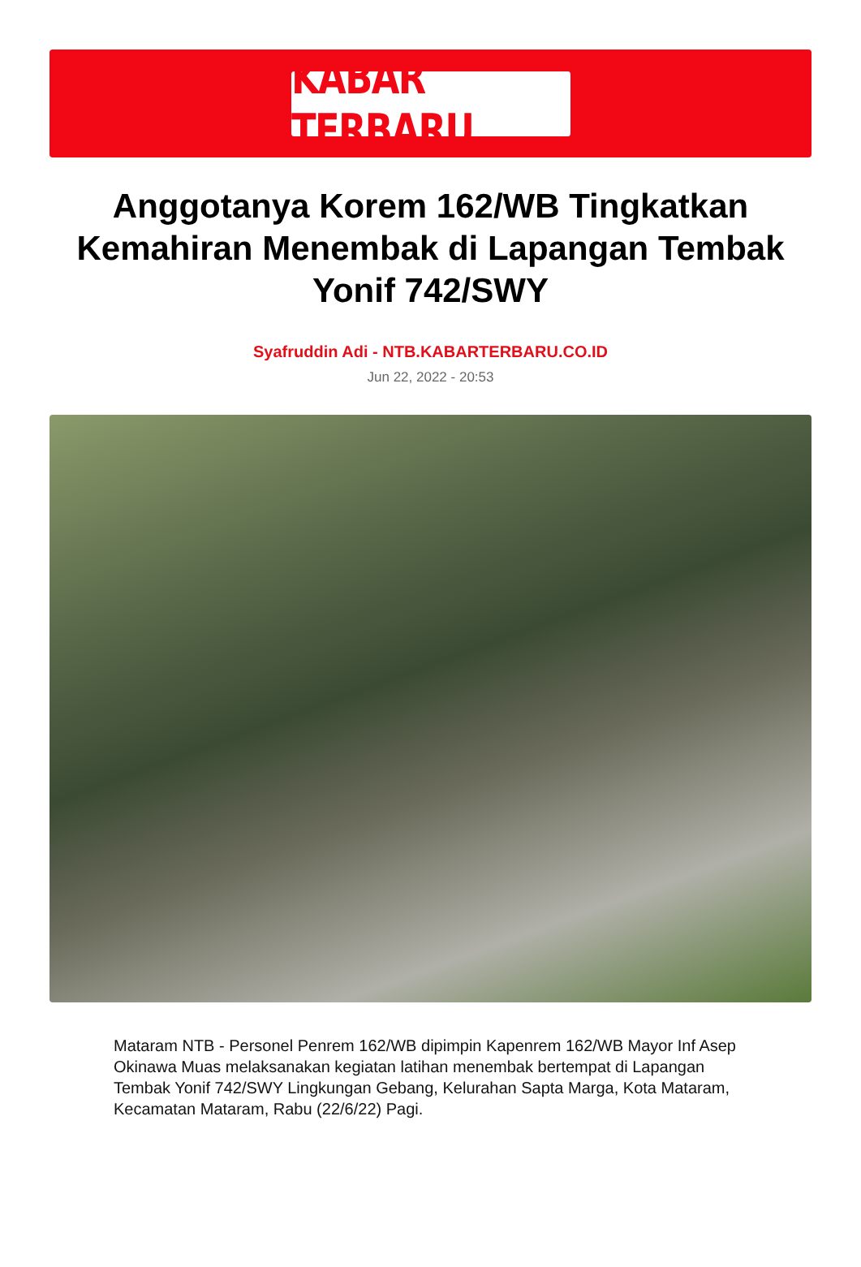KABAR TERBARU
Anggotanya Korem 162/WB Tingkatkan Kemahiran Menembak di Lapangan Tembak Yonif 742/SWY
Syafruddin Adi - NTB.KABARTERBARU.CO.ID
Jun 22, 2022 - 20:53
Mataram NTB - Personel Penrem 162/WB dipimpin Kapenrem 162/WB Mayor Inf Asep Okinawa Muas melaksanakan kegiatan latihan menembak bertempat di Lapangan Tembak Yonif 742/SWY Lingkungan Gebang, Kelurahan Sapta Marga, Kota Mataram, Kecamatan Mataram, Rabu (22/6/22) Pagi.